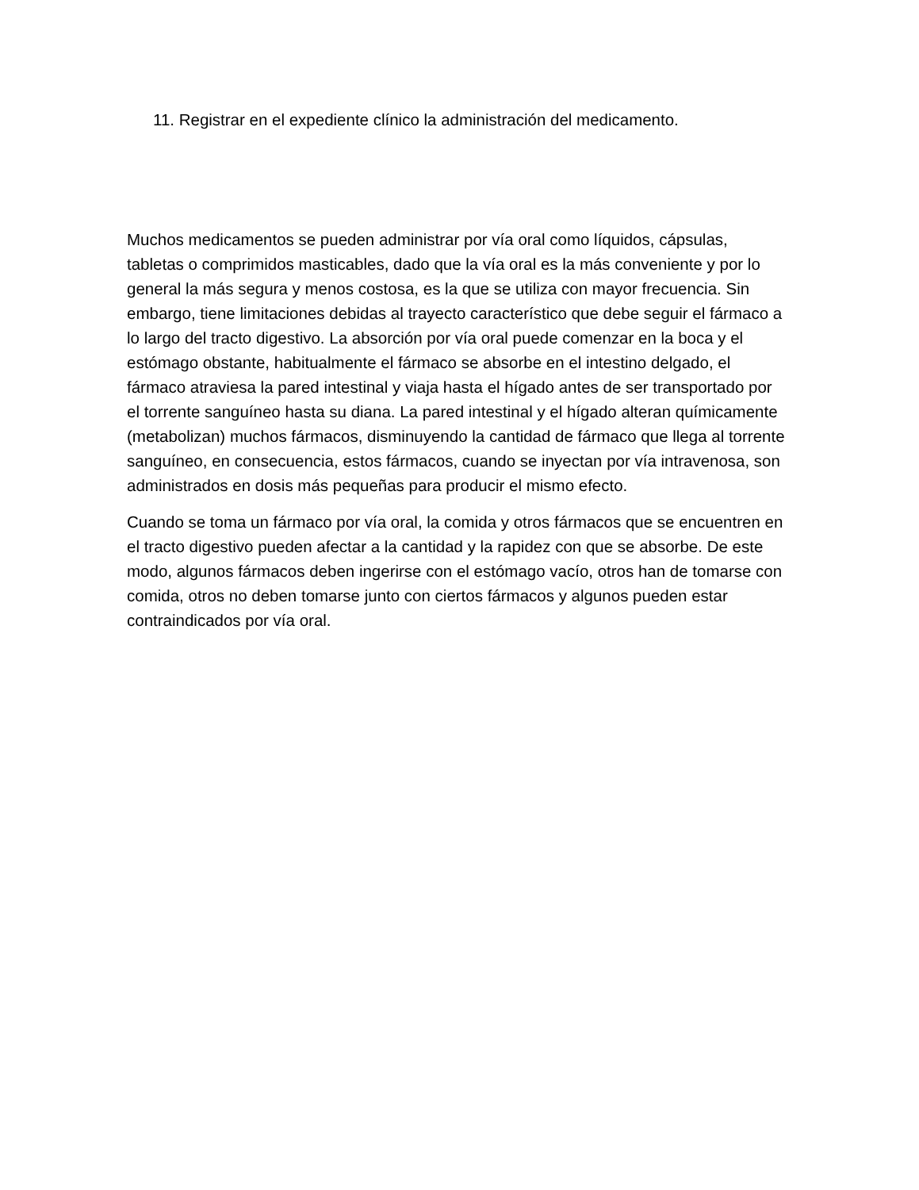11. Registrar en el expediente clínico la administración del medicamento.
Muchos medicamentos se pueden administrar por vía oral como líquidos, cápsulas, tabletas o comprimidos masticables, dado que la vía oral es la más conveniente y por lo general la más segura y menos costosa, es la que se utiliza con mayor frecuencia. Sin embargo, tiene limitaciones debidas al trayecto característico que debe seguir el fármaco a lo largo del tracto digestivo. La absorción por vía oral puede comenzar en la boca y el estómago obstante, habitualmente el fármaco se absorbe en el intestino delgado, el fármaco atraviesa la pared intestinal y viaja hasta el hígado antes de ser transportado por el torrente sanguíneo hasta su diana. La pared intestinal y el hígado alteran químicamente (metabolizan) muchos fármacos, disminuyendo la cantidad de fármaco que llega al torrente sanguíneo, en consecuencia, estos fármacos, cuando se inyectan por vía intravenosa, son administrados en dosis más pequeñas para producir el mismo efecto.
Cuando se toma un fármaco por vía oral, la comida y otros fármacos que se encuentren en el tracto digestivo pueden afectar a la cantidad y la rapidez con que se absorbe. De este modo, algunos fármacos deben ingerirse con el estómago vacío, otros han de tomarse con comida, otros no deben tomarse junto con ciertos fármacos y algunos pueden estar contraindicados por vía oral.